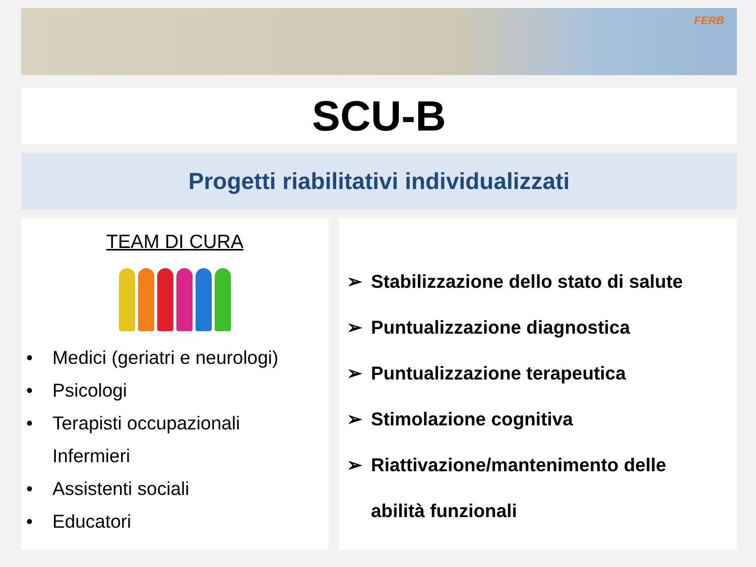FERB
SCU-B
Progetti riabilitativi individualizzati
TEAM DI CURA
• Medici (geriatri e neurologi)
• Psicologi
• Terapisti occupazionali
Infermieri
• Assistenti sociali
• Educatori
➢ Stabilizzazione dello stato di salute
➢ Puntualizzazione diagnostica
➢ Puntualizzazione terapeutica
➢ Stimolazione cognitiva
➢ Riattivazione/mantenimento delle
abilità funzionali